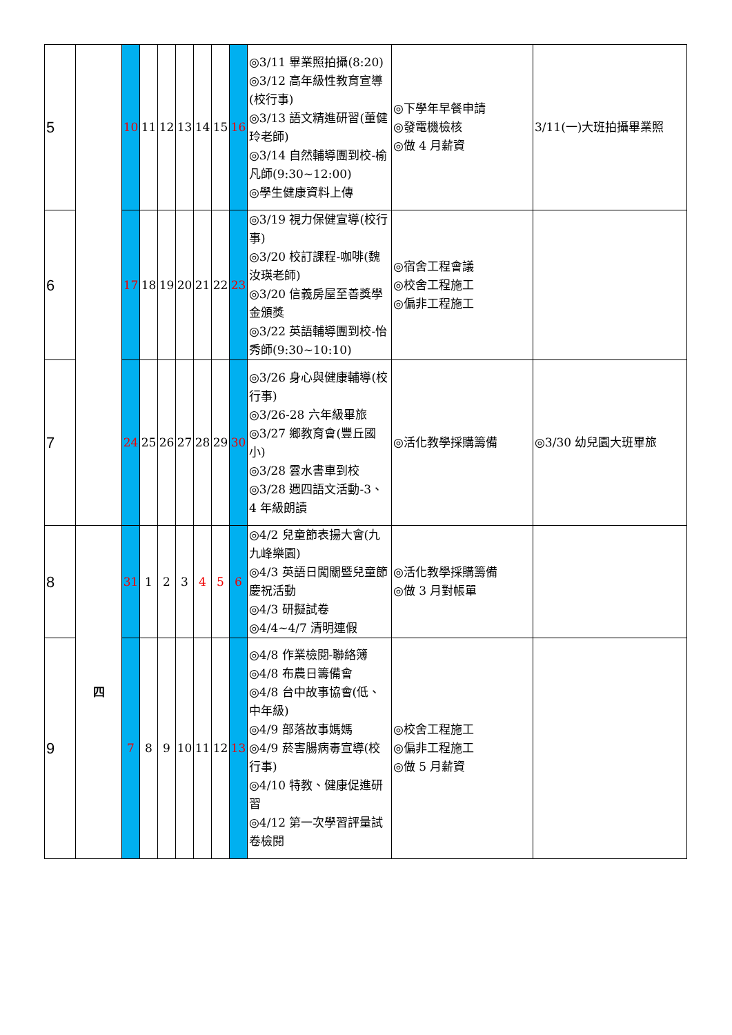| 5 | | 10 | 11 | 12 | 13 | 14 | 15 | 16 | ◎3/11 畢業照拍攝(8:20) ◎3/12 高年級性教育宣導(校行事) ◎3/13 語文精進研習(董健玲老師) ◎3/14 自然輔導團到校-榆凡師(9:30~12:00) ◎學生健康資料上傳 | ◎下學年早餐申請 ◎發電機檢核 ◎做 4 月薪資 | 3/11(一)大班拍攝畢業照 |
| 6 | | 17 | 18 | 19 | 20 | 21 | 22 | 23 | ◎3/19 視力保健宣導(校行事) ◎3/20 校訂課程-咖啡(魏汝瑛老師) ◎3/20 信義房屋至善獎學金頒獎 ◎3/22 英語輔導團到校-怡秀師(9:30~10:10) | ◎宿舍工程會議 ◎校舍工程施工 ◎偏非工程施工 | |
| 7 | | 24 | 25 | 26 | 27 | 28 | 29 | 30 | ◎3/26 身心與健康輔導(校行事) ◎3/26-28 六年級畢旅 ◎3/27 鄉教育會(豐丘國小) ◎3/28 雲水書車到校 ◎3/28 週四語文活動-3、4 年級朗讀 | ◎活化教學採購籌備 | ◎3/30 幼兒園大班畢旅 |
| 8 | 四 | 31 | 1 | 2 | 3 | 4 | 5 | 6 | ◎4/2 兒童節表揚大會(九九峰樂園) ◎4/3 英語日闖關暨兒童節慶祝活動 ◎4/3 研擬試卷 ◎4/4~4/7 清明連假 | ◎活化教學採購籌備 ◎做 3 月對帳單 | |
| 9 | | 7 | 8 | 9 | 10 | 11 | 12 | 13 | ◎4/8 作業檢閱-聯絡簿 ◎4/8 布農日籌備會 ◎4/8 台中故事協會(低、中年級) ◎4/9 部落故事媽媽 ◎4/9 菸害腸病毒宣導(校行事) ◎4/10 特教、健康促進研習 ◎4/12 第一次學習評量試卷檢閱 | ◎校舍工程施工 ◎偏非工程施工 ◎做 5 月薪資 | |